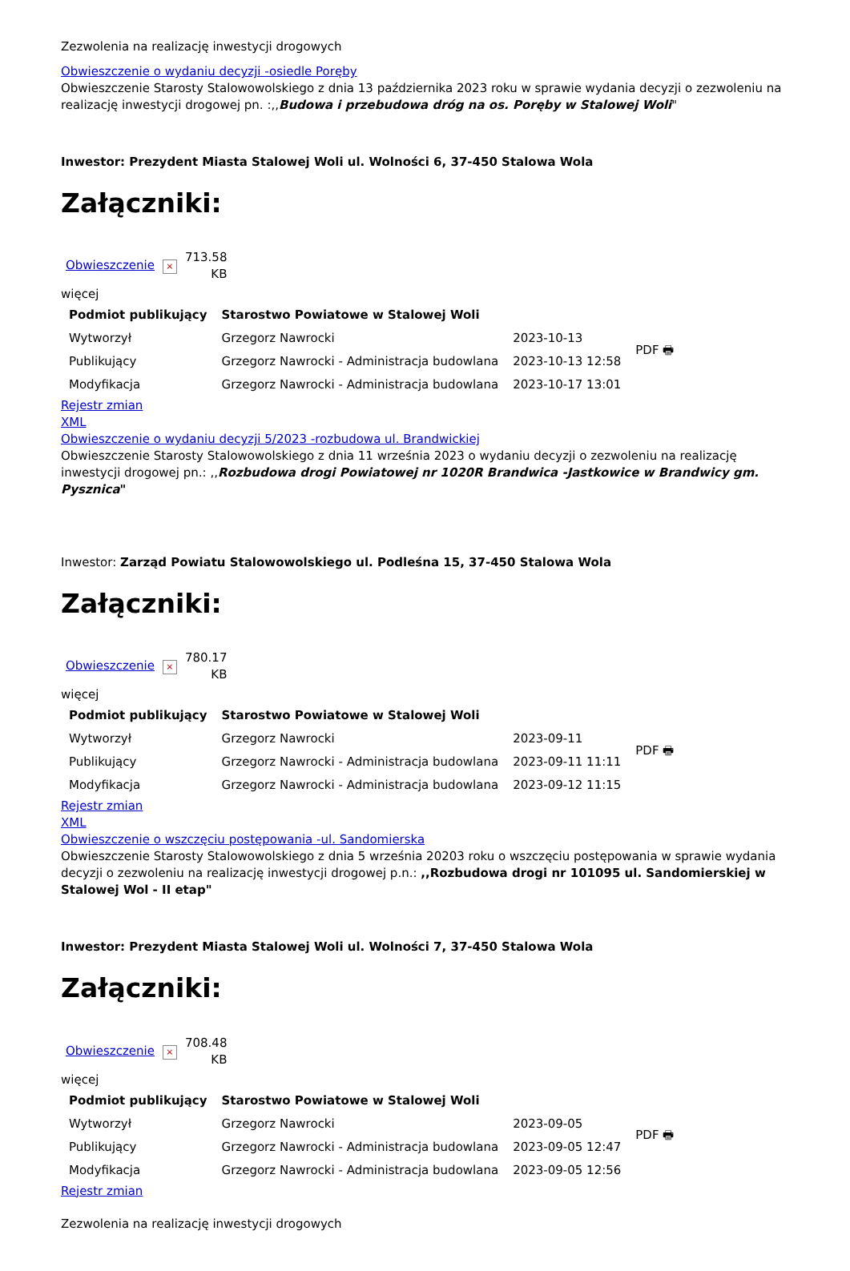Zezwolenia na realizację inwestycji drogowych
Obwieszczenie o wydaniu decyzji -osiedle Poręby
Obwieszczenie Starosty Stalowowolskiego z dnia 13 października 2023 roku w sprawie wydania decyzji o zezwoleniu na realizację inwestycji drogowej pn. :,,Budowa i przebudowa dróg na os. Poręby w Stalowej Woli"
Inwestor: Prezydent Miasta Stalowej Woli ul. Wolności 6, 37-450 Stalowa Wola
Załączniki:
| Obwieszczenie | × | 713.58 KB |
więcej
| Podmiot publikujący | Starostwo Powiatowe w Stalowej Woli | | PDF 🖶 |
| Wytworzył | Grzegorz Nawrocki | 2023-10-13 | |
| Publikujący | Grzegorz Nawrocki - Administracja budowlana | 2023-10-13 12:58 | |
| Modyfikacja | Grzegorz Nawrocki - Administracja budowlana | 2023-10-17 13:01 | |
Rejestr zmian
XML
Obwieszczenie o wydaniu decyzji 5/2023 -rozbudowa ul. Brandwickiej
Obwieszczenie Starosty Stalowowolskiego z dnia 11 września 2023 o wydaniu decyzji o zezwoleniu na realizację inwestycji drogowej pn.: ,,Rozbudowa drogi Powiatowej nr 1020R Brandwica -Jastkowice w Brandwicy gm. Pysznica"
Inwestor: Zarząd Powiatu Stalowowolskiego ul. Podleśna 15, 37-450 Stalowa Wola
Załączniki:
| Obwieszczenie | × | 780.17 KB |
więcej
| Podmiot publikujący | Starostwo Powiatowe w Stalowej Woli | | PDF 🖶 |
| Wytworzył | Grzegorz Nawrocki | 2023-09-11 | |
| Publikujący | Grzegorz Nawrocki - Administracja budowlana | 2023-09-11 11:11 | |
| Modyfikacja | Grzegorz Nawrocki - Administracja budowlana | 2023-09-12 11:15 | |
Rejestr zmian
XML
Obwieszczenie o wszczęciu postępowania -ul. Sandomierska
Obwieszczenie Starosty Stalowowolskiego z dnia 5 września 20203 roku o wszczęciu postępowania w sprawie wydania decyzji o zezwoleniu na realizację inwestycji drogowej p.n.: ,,Rozbudowa drogi nr 101095 ul. Sandomierskiej w Stalowej Wol - II etap"
Inwestor: Prezydent Miasta Stalowej Woli ul. Wolności 7, 37-450 Stalowa Wola
Załączniki:
| Obwieszczenie | × | 708.48 KB |
więcej
| Podmiot publikujący | Starostwo Powiatowe w Stalowej Woli | | PDF 🖶 |
| Wytworzył | Grzegorz Nawrocki | 2023-09-05 | |
| Publikujący | Grzegorz Nawrocki - Administracja budowlana | 2023-09-05 12:47 | |
| Modyfikacja | Grzegorz Nawrocki - Administracja budowlana | 2023-09-05 12:56 | |
Rejestr zmian
Zezwolenia na realizację inwestycji drogowych